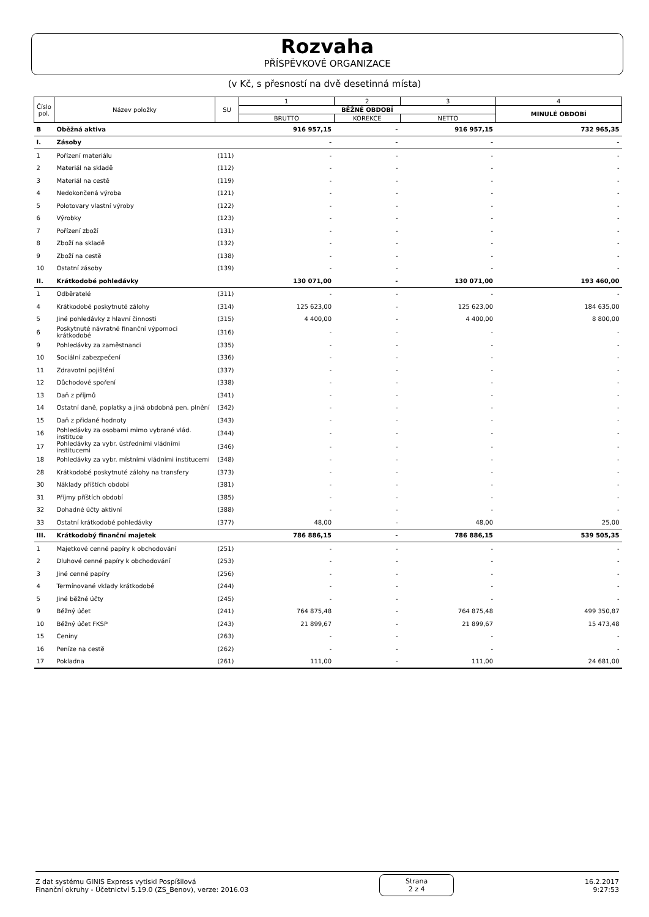Rozvaha
PŘÍSPĚVKOVÉ ORGANIZACE
(v Kč, s přesností na dvě desetinná místa)
| Číslo pol. | Název položky | SU | 1 | 2 | 3 | 4 |
| --- | --- | --- | --- | --- | --- | --- |
| | | | BĚŽNÉ OBDOBÍ | | | MINULÉ OBDOBÍ |
| | | | BRUTTO | KOREKCE | NETTO | |
| B | Oběžná aktiva | | 916 957,15 | - | 916 957,15 | 732 965,35 |
| I. | Zásoby | | - | - | - | - |
| 1 | Pořízení materiálu | (111) | - | - | - | - |
| 2 | Materiál na skladě | (112) | - | - | - | - |
| 3 | Materiál na cestě | (119) | - | - | - | - |
| 4 | Nedokončená výroba | (121) | - | - | - | - |
| 5 | Polotovary vlastní výroby | (122) | - | - | - | - |
| 6 | Výrobky | (123) | - | - | - | - |
| 7 | Pořízení zboží | (131) | - | - | - | - |
| 8 | Zboží na skladě | (132) | - | - | - | - |
| 9 | Zboží na cestě | (138) | - | - | - | - |
| 10 | Ostatní zásoby | (139) | - | - | - | - |
| II. | Krátkodobé pohledávky | | 130 071,00 | - | 130 071,00 | 193 460,00 |
| 1 | Odběratelé | (311) | - | - | - | - |
| 4 | Krátkodobé poskytnuté zálohy | (314) | 125 623,00 | - | 125 623,00 | 184 635,00 |
| 5 | Jiné pohledávky z hlavní činnosti | (315) | 4 400,00 | - | 4 400,00 | 8 800,00 |
| 6 | Poskytnuté návratné finanční výpomoci krátkodobé | (316) | - | - | - | - |
| 9 | Pohledávky za zaměstnanci | (335) | - | - | - | - |
| 10 | Sociální zabezpečení | (336) | - | - | - | - |
| 11 | Zdravotní pojištění | (337) | - | - | - | - |
| 12 | Důchodové spoření | (338) | - | - | - | - |
| 13 | Daň z příjmů | (341) | - | - | - | - |
| 14 | Ostatní daně, poplatky a jiná obdobná pen. plnění | (342) | - | - | - | - |
| 15 | Daň z přidané hodnoty | (343) | - | - | - | - |
| 16 | Pohledávky za osobami mimo vybrané vlád. instituce | (344) | - | - | - | - |
| 17 | Pohledávky za vybr. ústředními vládními institucemi | (346) | - | - | - | - |
| 18 | Pohledávky za vybr. místními vládními institucemi | (348) | - | - | - | - |
| 28 | Krátkodobé poskytnuté zálohy na transfery | (373) | - | - | - | - |
| 30 | Náklady příštích období | (381) | - | - | - | - |
| 31 | Příjmy příštích období | (385) | - | - | - | - |
| 32 | Dohadné účty aktivní | (388) | - | - | - | - |
| 33 | Ostatní krátkodobé pohledávky | (377) | 48,00 | - | 48,00 | 25,00 |
| III. | Krátkodobý finanční majetek | | 786 886,15 | - | 786 886,15 | 539 505,35 |
| 1 | Majetkové cenné papíry k obchodování | (251) | - | - | - | - |
| 2 | Dluhové cenné papíry k obchodování | (253) | - | - | - | - |
| 3 | Jiné cenné papíry | (256) | - | - | - | - |
| 4 | Termínované vklady krátkodobé | (244) | - | - | - | - |
| 5 | Jiné běžné účty | (245) | - | - | - | - |
| 9 | Běžný účet | (241) | 764 875,48 | - | 764 875,48 | 499 350,87 |
| 10 | Běžný účet FKSP | (243) | 21 899,67 | - | 21 899,67 | 15 473,48 |
| 15 | Ceniny | (263) | - | - | - | - |
| 16 | Peníze na cestě | (262) | - | - | - | - |
| 17 | Pokladna | (261) | 111,00 | - | 111,00 | 24 681,00 |
Z dat systému GINIS Express vytiskl Pospíšilová
Finanční okruhy - Účetnictví 5.19.0 (ZS_Benov), verze: 2016.03
Strana
2 z 4
16.2.2017
9:27:53